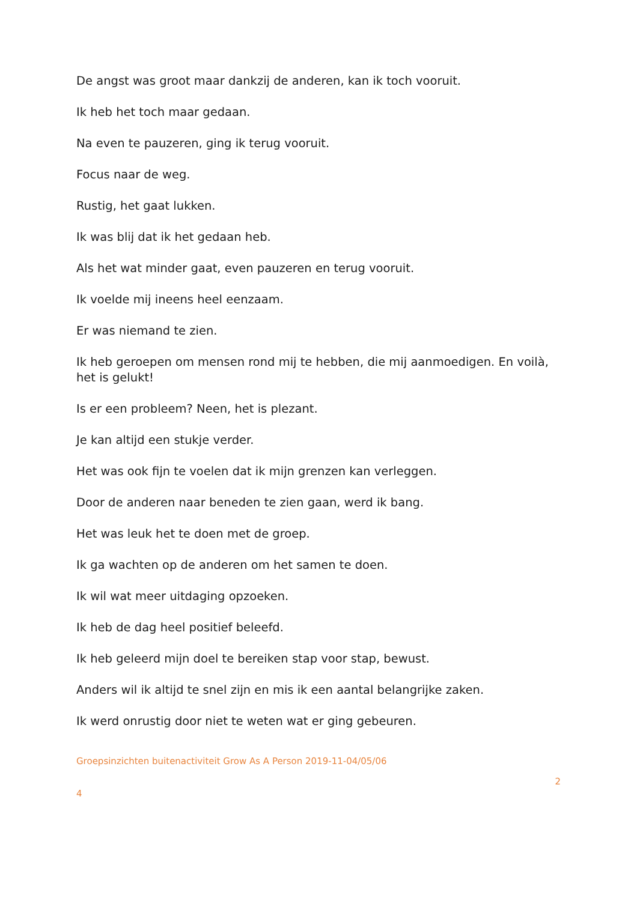De angst was groot maar dankzij de anderen, kan ik toch vooruit.
Ik heb het toch maar gedaan.
Na even te pauzeren, ging ik terug vooruit.
Focus naar de weg.
Rustig, het gaat lukken.
Ik was blij dat ik het gedaan heb.
Als het wat minder gaat, even pauzeren en terug vooruit.
Ik voelde mij ineens heel eenzaam.
Er was niemand te zien.
Ik heb geroepen om mensen rond mij te hebben, die mij aanmoedigen. En voilà, het is gelukt!
Is er een probleem? Neen, het is plezant.
Je kan altijd een stukje verder.
Het was ook fijn te voelen dat ik mijn grenzen kan verleggen.
Door de anderen naar beneden te zien gaan, werd ik bang.
Het was leuk het te doen met de groep.
Ik ga wachten op de anderen om het samen te doen.
Ik wil wat meer uitdaging opzoeken.
Ik heb de dag heel positief beleefd.
Ik heb geleerd mijn doel te bereiken stap voor stap, bewust.
Anders wil ik altijd te snel zijn en mis ik een aantal belangrijke zaken.
Ik werd onrustig door niet te weten wat er ging gebeuren.
Groepsinzichten buitenactiviteit Grow As A Person 2019-11-04/05/06
2
4